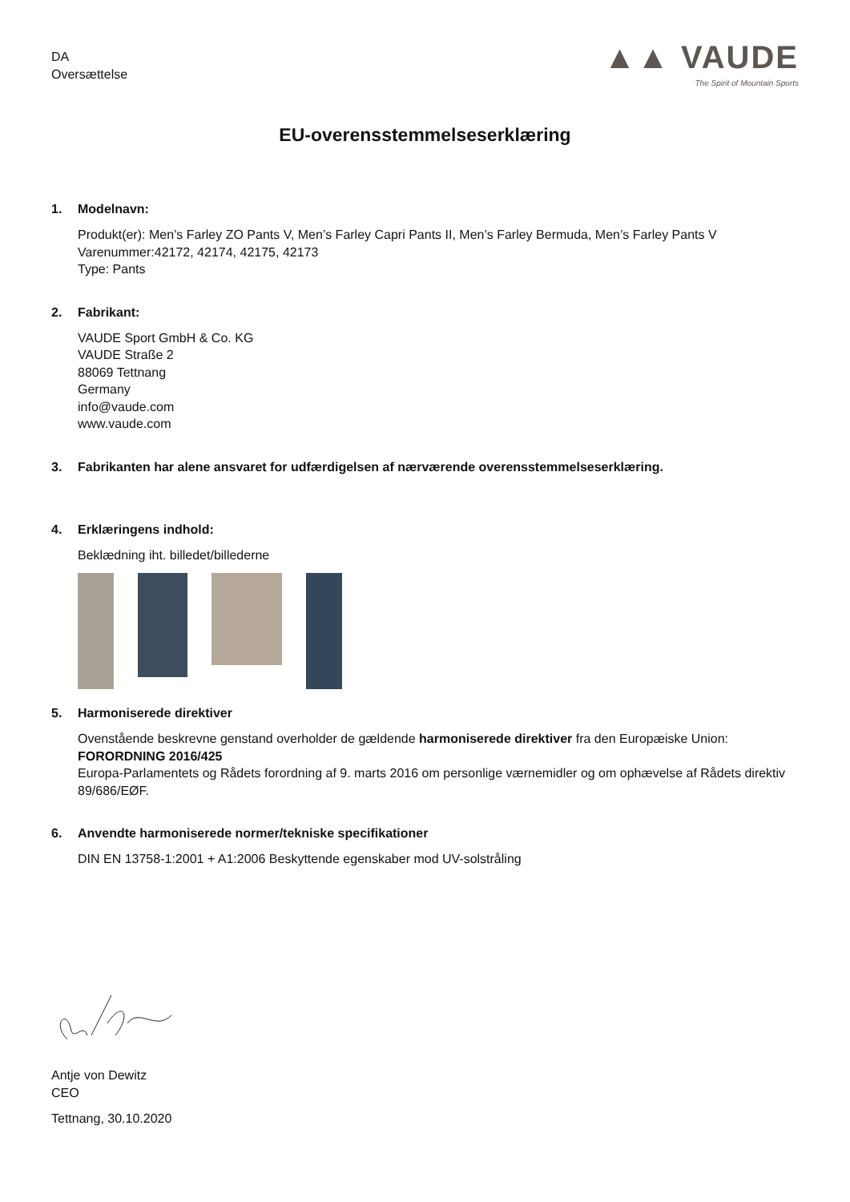DA
Oversættelse
▲▲ VAUDE
The Spirit of Mountain Sports
EU-overensstemmelseserklæring
1. Modelnavn:
Produkt(er): Men’s Farley ZO Pants V, Men’s Farley Capri Pants II, Men’s Farley Bermuda, Men’s Farley Pants V
Varenummer:42172, 42174, 42175, 42173
Type: Pants
2. Fabrikant:
VAUDE Sport GmbH & Co. KG
VAUDE Straße 2
88069 Tettnang
Germany
info@vaude.com
www.vaude.com
3. Fabrikanten har alene ansvaret for udfærdigelsen af nærværende overensstemmelseserklæring.
4. Erklæringens indhold:
Beklædning iht. billedet/billederne
5. Harmoniserede direktiver
Ovenstående beskrevne genstand overholder de gældende harmoniserede direktiver fra den Europæiske Union:
FORORDNING 2016/425
Europa-Parlamentets og Rådets forordning af 9. marts 2016 om personlige værnemidler og om ophævelse af Rådets direktiv 89/686/EØF.
6. Anvendte harmoniserede normer/tekniske specifikationer
DIN EN 13758-1:2001 + A1:2006 Beskyttende egenskaber mod UV-solstråling
Antje von Dewitz
CEO
Tettnang, 30.10.2020